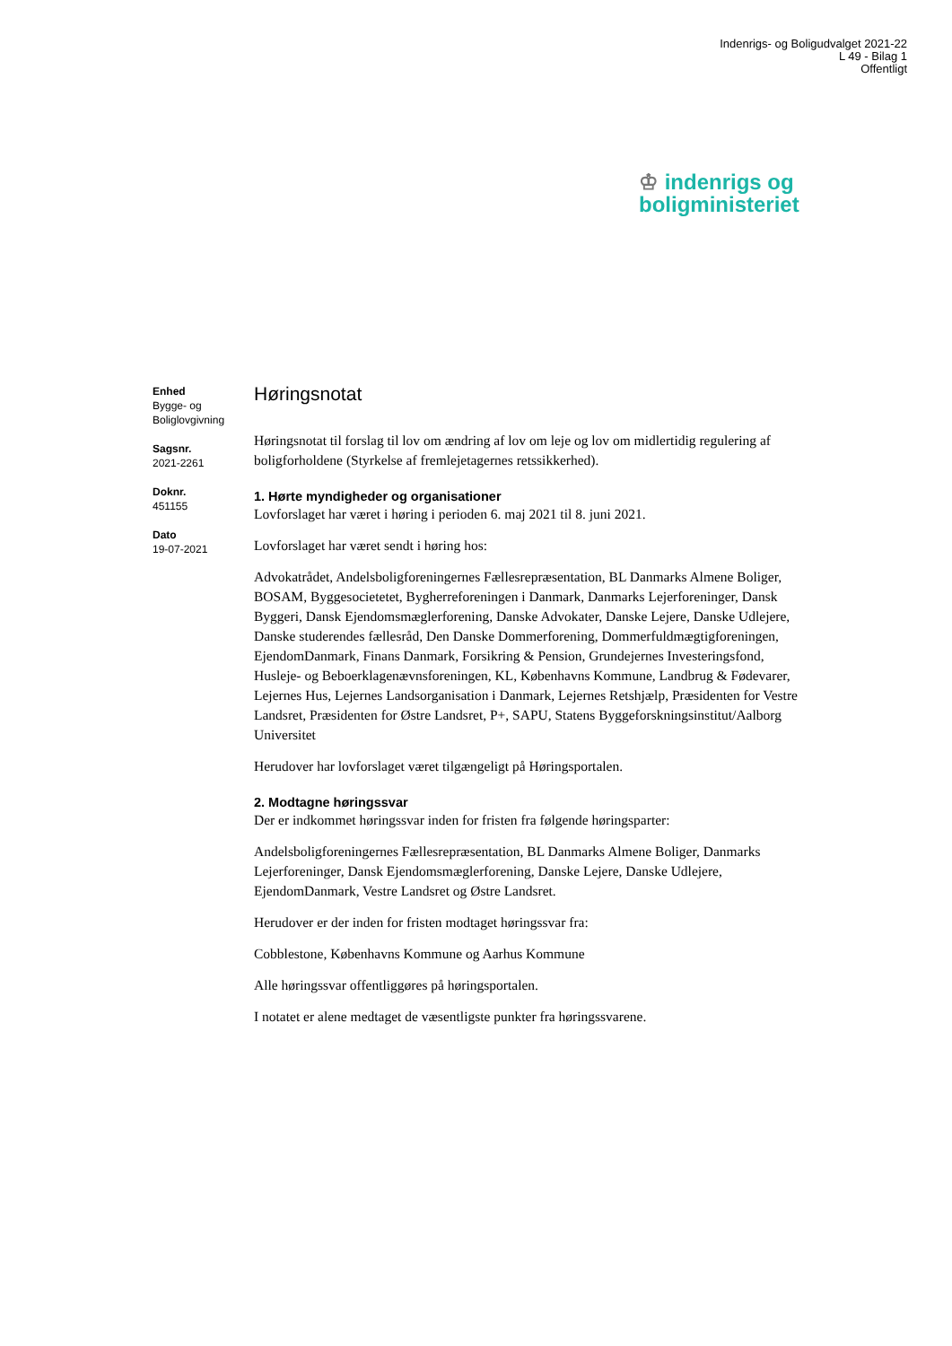Indenrigs- og Boligudvalget 2021-22
L 49 - Bilag 1
Offentligt
♔ indenrigs og
boligministeriet
Enhed
Bygge- og
Boliglovgivning
Sagsnr.
2021-2261
Doknr.
451155
Dato
19-07-2021
Høringsnotat
Høringsnotat til forslag til lov om ændring af lov om leje og lov om midlertidig regulering af boligforholdene (Styrkelse af fremlejetagernes retssikkerhed).
1. Hørte myndigheder og organisationer
Lovforslaget har været i høring i perioden 6. maj 2021 til 8. juni 2021.
Lovforslaget har været sendt i høring hos:
Advokatrådet, Andelsboligforeningernes Fællesrepræsentation, BL Danmarks Almene Boliger, BOSAM, Byggesocietetet, Bygherreforeningen i Danmark, Danmarks Lejerforeninger, Dansk Byggeri, Dansk Ejendomsmæglerforening, Danske Advokater, Danske Lejere, Danske Udlejere, Danske studerendes fællesråd, Den Danske Dommerforening, Dommerfuldmægtigforeningen, EjendomDanmark, Finans Danmark, Forsikring & Pension, Grundejernes Investeringsfond, Husleje- og Beboerklagenævnsforeningen, KL, Københavns Kommune, Landbrug & Fødevarer, Lejernes Hus, Lejernes Landsorganisation i Danmark, Lejernes Retshjælp, Præsidenten for Vestre Landsret, Præsidenten for Østre Landsret, P+, SAPU, Statens Byggeforskningsinstitut/Aalborg Universitet
Herudover har lovforslaget været tilgængeligt på Høringsportalen.
2. Modtagne høringssvar
Der er indkommet høringssvar inden for fristen fra følgende høringsparter:
Andelsboligforeningernes Fællesrepræsentation, BL Danmarks Almene Boliger, Danmarks Lejerforeninger, Dansk Ejendomsmæglerforening, Danske Lejere, Danske Udlejere, EjendomDanmark, Vestre Landsret og Østre Landsret.
Herudover er der inden for fristen modtaget høringssvar fra:
Cobblestone, Københavns Kommune og Aarhus Kommune
Alle høringssvar offentliggøres på høringsportalen.
I notatet er alene medtaget de væsentligste punkter fra høringssvarene.